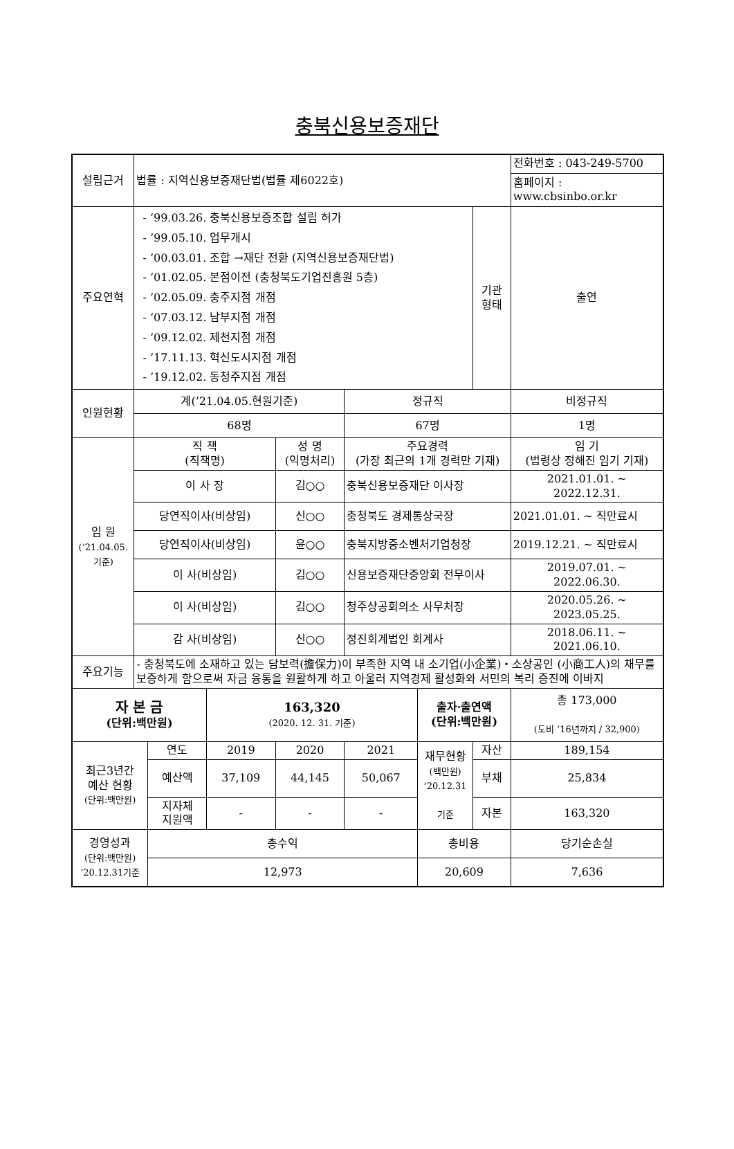충북신용보증재단
| 설립근거 | 법률 : 지역신용보증재단법(법률 제6022호) | | | | | | | 전화번호 : 043-249-5700 |
| | | | | | | | | 홈페이지 : www.cbsinbo.or.kr |
| 주요연혁 | - ’99.03.26. 충북신용보증조합 설립 허가 - ’99.05.10. 업무개시 - ’00.03.01. 조합 →재단 전환 (지역신용보증재단법) - ’01.02.05. 본점이전 (충청북도기업진흥원 5층) - ’02.05.09. 충주지점 개점 - ’07.03.12. 남부지점 개점 - ’09.12.02. 제천지점 개점 - ’17.11.13. 혁신도시지점 개점 - ’19.12.02. 동청주지점 개점 | | | | | | 기관 형태 | 출연 |
| 인원현황 | 계(’21.04.05.현원기준) | | | | 정규직 | | | 비정규직 |
| | 68명 | | | | 67명 | | | 1명 |
| 임 원 (’21.04.05.기준) | 직 책 (직책명) | | | 성 명 (익명처리) | 주요경력 (가장 최근의 1개 경력만 기재) | | | 임 기 (법령상 정해진 임기 기재) |
| | 이 사 장 | | | 김○○ | 충북신용보증재단 이사장 | | | 2021.01.01. ~ 2022.12.31. |
| | 당연직이사(비상임) | | | 신○○ | 충청북도 경제통상국장 | | | 2021.01.01. ~ 직만료시 |
| | 당연직이사(비상임) | | | 윤○○ | 충북지방중소벤처기업청장 | | | 2019.12.21. ~ 직만료시 |
| | 이 사(비상임) | | | 김○○ | 신용보증재단중앙회 전무이사 | | | 2019.07.01. ~ 2022.06.30. |
| | 이 사(비상임) | | | 김○○ | 청주상공회의소 사무처장 | | | 2020.05.26. ~ 2023.05.25. |
| | 감 사(비상임) | | | 신○○ | 정진회계법인 회계사 | | | 2018.06.11. ~ 2021.06.10. |
| 주요기능 | - 충청북도에 소재하고 있는 담보력(擔保力)이 부족한 지역 내 소기업(小企業)・소상공인 (小商工人)의 채무를 보증하게 함으로써 자금 융통을 원활하게 하고 아울러 지역경제 활성화와 서민의 복리 증진에 이바지 | | | | | | | |
| 자 본 금 (단위:백만원) | | | 163,320 (2020. 12. 31. 기준) | | | 출자·출연액 (단위:백만원) | | 총 173,000 (도비 ’16년까지 / 32,900) |
| 최근3년간 예산 현황 (단위:백만원) | | 연도 | 2019 | 2020 | 2021 | 재무현황 (백만원) ’20.12.31 기준 | 자산 | 189,154 |
| | | 예산액 | 37,109 | 44,145 | 50,067 | | 부채 | 25,834 |
| | | 지자체 지원액 | - | - | - | | 자본 | 163,320 |
| 경영성과 (단위:백만원) ’20.12.31기준 | | 총수익 | | | | 총비용 | | 당기순손실 |
| | | 12,973 | | | | 20,609 | | 7,636 |